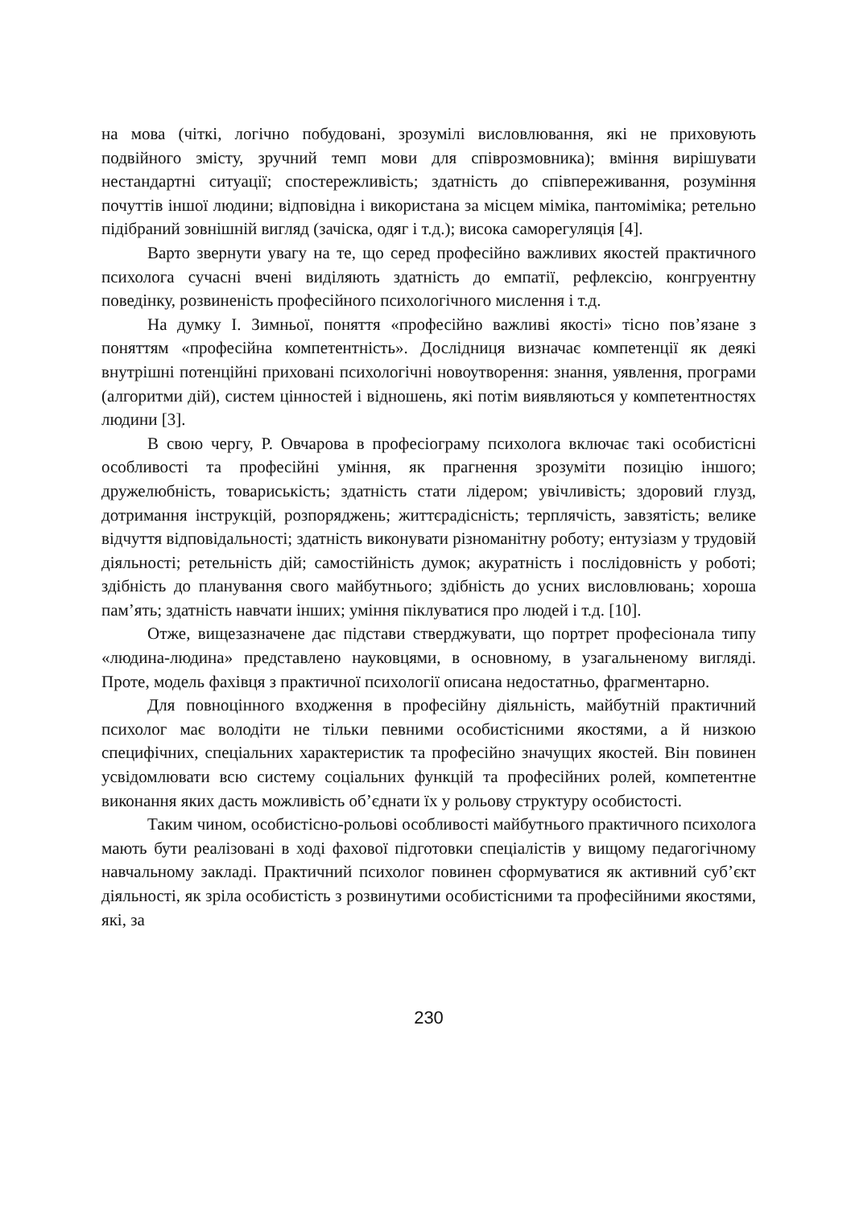на мова (чіткі, логічно побудовані, зрозумілі висловлювання, які не приховують подвійного змісту, зручний темп мови для співрозмовника); вміння вирішувати нестандартні ситуації; спостережливість; здатність до співпереживання, розуміння почуттів іншої людини; відповідна і використана за місцем міміка, пантоміміка; ретельно підібраний зовнішній вигляд (зачіска, одяг і т.д.); висока саморегуляція [4].
Варто звернути увагу на те, що серед професійно важливих якостей практичного психолога сучасні вчені виділяють здатність до емпатії, рефлексію, конгруентну поведінку, розвиненість професійного психологічного мислення і т.д.
На думку І. Зимньої, поняття «професійно важливі якості» тісно пов’язане з поняттям «професійна компетентність». Дослідниця визначає компетенції як деякі внутрішні потенційні приховані психологічні новоутворення: знання, уявлення, програми (алгоритми дій), систем цінностей і відношень, які потім виявляються у компетентностях людини [3].
В свою чергу, Р. Овчарова в професіограму психолога включає такі особистісні особливості та професійні уміння, як прагнення зрозуміти позицію іншого; дружелюбність, товариськість; здатність стати лідером; увічливість; здоровий глузд, дотримання інструкцій, розпоряджень; життєрадісність; терплячість, завзятість; велике відчуття відповідальності; здатність виконувати різноманітну роботу; ентузіазм у трудовій діяльності; ретельність дій; самостійність думок; акуратність і послідовність у роботі; здібність до планування свого майбутнього; здібність до усних висловлювань; хороша пам’ять; здатність навчати інших; уміння піклуватися про людей і т.д. [10].
Отже, вищезазначене дає підстави стверджувати, що портрет професіонала типу «людина-людина» представлено науковцями, в основному, в узагальненому вигляді. Проте, модель фахівця з практичної психології описана недостатньо, фрагментарно.
Для повноцінного входження в професійну діяльність, майбутній практичний психолог має володіти не тільки певними особистісними якостями, а й низкою специфічних, спеціальних характеристик та професійно значущих якостей. Він повинен усвідомлювати всю систему соціальних функцій та професійних ролей, компетентне виконання яких дасть можливість об’єднати їх у рольову структуру особистості.
Таким чином, особистісно-рольові особливості майбутнього практичного психолога мають бути реалізовані в ході фахової підготовки спеціалістів у вищому педагогічному навчальному закладі. Практичний психолог повинен сформуватися як активний суб’єкт діяльності, як зріла особистість з розвинутими особистісними та професійними якостями, які, за
230